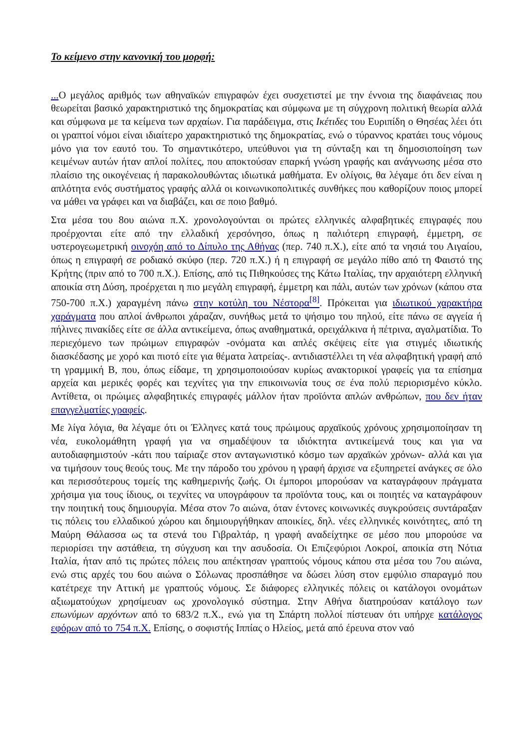Το κείμενο στην κανονική του μορφή:
... Ο μεγάλος αριθμός των αθηναϊκών επιγραφών έχει συσχετιστεί με την έννοια της διαφάνειας που θεωρείται βασικό χαρακτηριστικό της δημοκρατίας και σύμφωνα με τη σύγχρονη πολιτική θεωρία αλλά και σύμφωνα με τα κείμενα των αρχαίων. Για παράδειγμα, στις Ικέτιδες του Ευριπίδη ο Θησέας λέει ότι οι γραπτοί νόμοι είναι ιδιαίτερο χαρακτηριστικό της δημοκρατίας, ενώ ο τύραννος κρατάει τους νόμους μόνο για τον εαυτό του. Το σημαντικότερο, υπεύθυνοι για τη σύνταξη και τη δημοσιοποίηση των κειμένων αυτών ήταν απλοί πολίτες, που αποκτούσαν επαρκή γνώση γραφής και ανάγνωσης μέσα στο πλαίσιο της οικογένειας ή παρακολουθώντας ιδιωτικά μαθήματα. Εν ολίγοις, θα λέγαμε ότι δεν είναι η απλότητα ενός συστήματος γραφής αλλά οι κοινωνικοπολιτικές συνθήκες που καθορίζουν ποιος μπορεί να μάθει να γράφει και να διαβάζει, και σε ποιο βαθμό.
Στα μέσα του 8ου αιώνα π.Χ. χρονολογούνται οι πρώτες ελληνικές αλφαβητικές επιγραφές που προέρχονται είτε από την ελλαδική χερσόνησο, όπως η παλιότερη επιγραφή, έμμετρη, σε υστερογεωμετρική οινοχόη από το Δίπυλο της Αθήνας (περ. 740 π.Χ.), είτε από τα νησιά του Αιγαίου, όπως η επιγραφή σε ροδιακό σκύφο (περ. 720 π.Χ.) ή η επιγραφή σε μεγάλο πίθο από τη Φαιστό της Κρήτης (πριν από το 700 π.Χ.). Επίσης, από τις Πιθηκούσες της Κάτω Ιταλίας, την αρχαιότερη ελληνική αποικία στη Δύση, προέρχεται η πιο μεγάλη επιγραφή, έμμετρη και πάλι, αυτών των χρόνων (κάπου στα 750-700 π.Χ.) χαραγμένη πάνω στην κοτύλη του Νέστορα<sup>[8]</sup>. Πρόκειται για ιδιωτικού χαρακτήρα χαράγματα που απλοί άνθρωποι χάραζαν, συνήθως μετά το ψήσιμο του πηλού, είτε πάνω σε αγγεία ή πήλινες πινακίδες είτε σε άλλα αντικείμενα, όπως αναθηματικά, ορειχάλκινα ή πέτρινα, αγαλματίδια. Το περιεχόμενο των πρώιμων επιγραφών -ονόματα και απλές σκέψεις είτε για στιγμές ιδιωτικής διασκέδασης με χορό και πιοτό είτε για θέματα λατρείας-. αντιδιαστέλλει τη νέα αλφαβητική γραφή από τη γραμμική Β, που, όπως είδαμε, τη χρησιμοποιούσαν κυρίως ανακτορικοί γραφείς για τα επίσημα αρχεία και μερικές φορές και τεχνίτες για την επικοινωνία τους σε ένα πολύ περιορισμένο κύκλο. Αντίθετα, οι πρώιμες αλφαβητικές επιγραφές μάλλον ήταν προϊόντα απλών ανθρώπων, που δεν ήταν επαγγελματίες γραφείς.
Με λίγα λόγια, θα λέγαμε ότι οι Έλληνες κατά τους πρώιμους αρχαϊκούς χρόνους χρησιμοποίησαν τη νέα, ευκολομάθητη γραφή για να σημαδέψουν τα ιδιόκτητα αντικείμενά τους και για να αυτοδιαφημιστούν -κάτι που ταίριαζε στον ανταγωνιστικό κόσμο των αρχαϊκών χρόνων- αλλά και για να τιμήσουν τους θεούς τους. Με την πάροδο του χρόνου η γραφή άρχισε να εξυπηρετεί ανάγκες σε όλο και περισσότερους τομείς της καθημερινής ζωής. Οι έμποροι μπορούσαν να καταγράφουν πράγματα χρήσιμα για τους ίδιους, οι τεχνίτες να υπογράφουν τα προϊόντα τους, και οι ποιητές να καταγράφουν την ποιητική τους δημιουργία. Μέσα στον 7ο αιώνα, όταν έντονες κοινωνικές συγκρούσεις συντάραξαν τις πόλεις του ελλαδικού χώρου και δημιουργήθηκαν αποικίες, δηλ. νέες ελληνικές κοινότητες, από τη Μαύρη Θάλασσα ως τα στενά του Γιβραλτάρ, η γραφή αναδείχτηκε σε μέσο που μπορούσε να περιορίσει την αστάθεια, τη σύγχυση και την ασυδοσία. Οι Επιζεφύριοι Λοκροί, αποικία στη Νότια Ιταλία, ήταν από τις πρώτες πόλεις που απέκτησαν γραπτούς νόμους κάπου στα μέσα του 7ου αιώνα, ενώ στις αρχές του 6ου αιώνα ο Σόλωνας προσπάθησε να δώσει λύση στον εμφύλιο σπαραγμό που κατέτρεχε την Αττική με γραπτούς νόμους. Σε διάφορες ελληνικές πόλεις οι κατάλογοι ονομάτων αξιωματούχων χρησίμευαν ως χρονολογικό σύστημα. Στην Αθήνα διατηρούσαν κατάλογο των επωνύμων αρχόντων από το 683/2 π.Χ., ενώ για τη Σπάρτη πολλοί πίστευαν ότι υπήρχε κατάλογος εφόρων από το 754 π.Χ. Επίσης, ο σοφιστής Ιππίας ο Ηλείος, μετά από έρευνα στον ναό